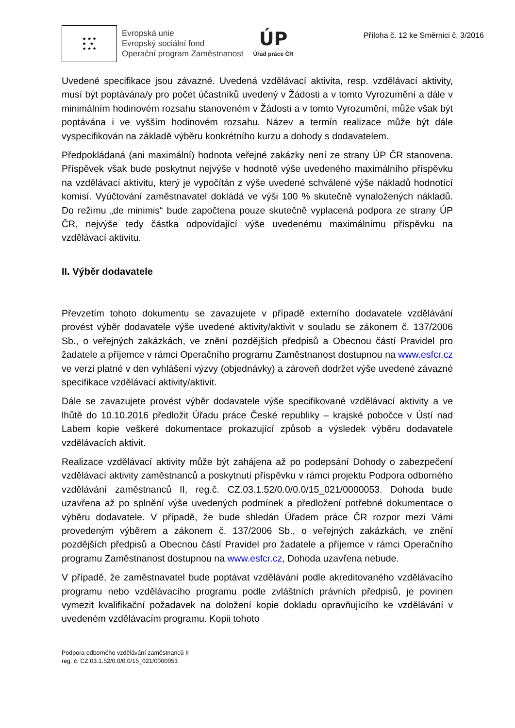★ ★ ★
★ ★
★ ★ ★
Evropská unie
Evropský sociální fond
Operační program Zaměstnanost
ÚP
Úřad práce ČR
Příloha č. 12 ke Směrnici č. 3/2016
Uvedené specifikace jsou závazné. Uvedená vzdělávací aktivita, resp. vzdělávací aktivity, musí být poptávána/y pro počet účastníků uvedený v Žádosti a v tomto Vyrozumění a dále v minimálním hodinovém rozsahu stanoveném v Žádosti a v tomto Vyrozumění, může však být poptávána i ve vyšším hodinovém rozsahu. Název a termín realizace může být dále vyspecifikován na základě výběru konkrétního kurzu a dohody s dodavatelem.
Předpokládaná (ani maximální) hodnota veřejné zakázky není ze strany ÚP ČR stanovena. Příspěvek však bude poskytnut nejvýše v hodnotě výše uvedeného maximálního příspěvku na vzdělávací aktivitu, který je vypočítán z výše uvedené schválené výše nákladů hodnotící komisí. Vyúčtování zaměstnavatel dokládá ve výši 100 % skutečně vynaložených nákladů. Do režimu „de minimis“ bude započtena pouze skutečně vyplacená podpora ze strany ÚP ČR, nejvýše tedy částka odpovídající výše uvedenému maximálnímu příspěvku na vzdělávací aktivitu.
II. Výběr dodavatele
Převzetím tohoto dokumentu se zavazujete v případě externího dodavatele vzdělávání provést výběr dodavatele výše uvedené aktivity/aktivit v souladu se zákonem č. 137/2006 Sb., o veřejných zakázkách, ve znění pozdějších předpisů a Obecnou částí Pravidel pro žadatele a příjemce v rámci Operačního programu Zaměstnanost dostupnou na www.esfcr.cz ve verzi platné v den vyhlášení výzvy (objednávky) a zároveň dodržet výše uvedené závazné specifikace vzdělávací aktivity/aktivit.
Dále se zavazujete provést výběr dodavatele výše specifikované vzdělávací aktivity a ve lhůtě do 10.10.2016 předložit Úřadu práce České republiky – krajské pobočce v Ústí nad Labem kopie veškeré dokumentace prokazující způsob a výsledek výběru dodavatele vzdělávacích aktivit.
Realizace vzdělávací aktivity může být zahájena až po podepsání Dohody o zabezpečení vzdělávací aktivity zaměstnanců a poskytnutí příspěvku v rámci projektu Podpora odborného vzdělávání zaměstnanců II, reg.č. CZ.03.1.52/0.0/0.0/15_021/0000053. Dohoda bude uzavřena až po splnění výše uvedených podmínek a předložení potřebné dokumentace o výběru dodavatele. V případě, že bude shledán Úřadem práce ČR rozpor mezi Vámi provedeným výběrem a zákonem č. 137/2006 Sb., o veřejných zakázkách, ve znění pozdějších předpisů a Obecnou částí Pravidel pro žadatele a příjemce v rámci Operačního programu Zaměstnanost dostupnou na www.esfcr.cz, Dohoda uzavřena nebude.
V případě, že zaměstnavatel bude poptávat vzdělávání podle akreditovaného vzdělávacího programu nebo vzdělávacího programu podle zvláštních právních předpisů, je povinen vymezit kvalifikační požadavek na doložení kopie dokladu opravňujícího ke vzdělávání v uvedeném vzdělávacím programu. Kopii tohoto
Podpora odborného vzdělávání zaměstnanců II
reg. č. CZ.03.1.52/0.0/0.0/15_021/0000053